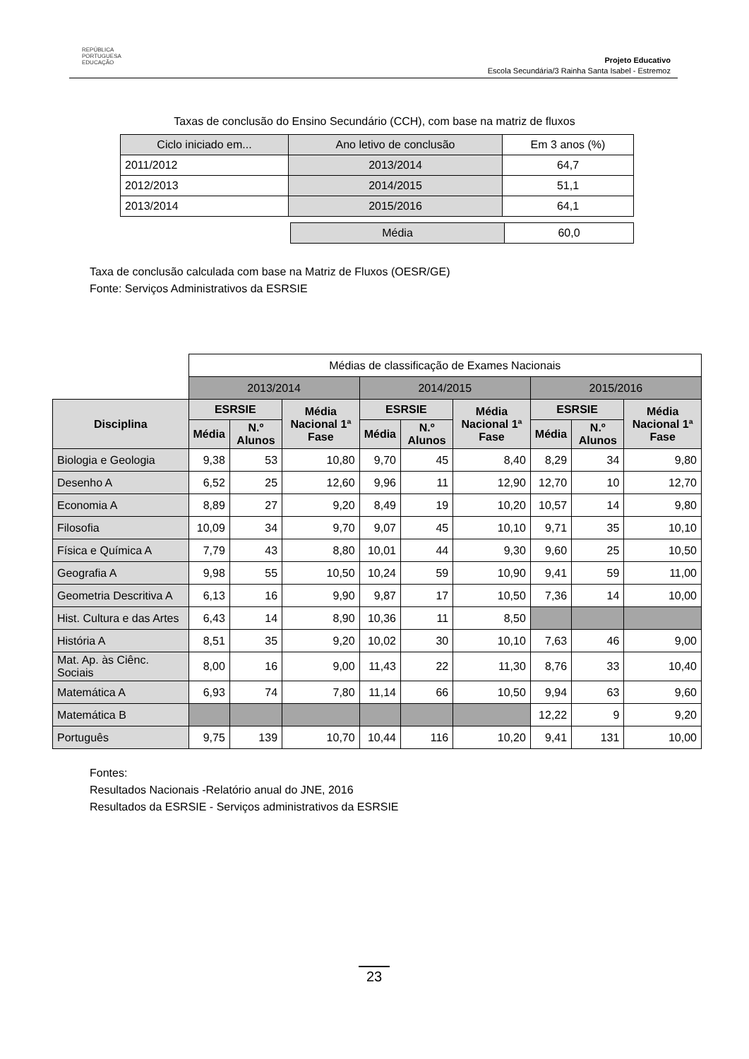REPÚBLICA
PORTUGUESA
EDUCAÇÃO
Projeto Educativo
Escola Secundária/3 Rainha Santa Isabel - Estremoz
Taxas de conclusão do Ensino Secundário (CCH), com base na matriz de fluxos
| Ciclo iniciado em... | Ano letivo de conclusão | Em 3 anos (%) |
| 2011/2012 | 2013/2014 | 64,7 |
| 2012/2013 | 2014/2015 | 51,1 |
| 2013/2014 | 2015/2016 | 64,1 |
| Média | 60,0 |
Taxa de conclusão calculada com base na Matriz de Fluxos (OESR/GE)
Fonte: Serviços Administrativos da ESRSIE
| | Médias de classificação de Exames Nacionais | | | | | | | | |
| | 2013/2014 | | | 2014/2015 | | | 2015/2016 | | |
| Disciplina | ESRSIE | | Média Nacional 1ª Fase | ESRSIE | | Média Nacional 1ª Fase | ESRSIE | | Média Nacional 1ª Fase |
| | Média | N.º Alunos | | Média | N.º Alunos | | Média | N.º Alunos | |
| Biologia e Geologia | 9,38 | 53 | 10,80 | 9,70 | 45 | 8,40 | 8,29 | 34 | 9,80 |
| Desenho A | 6,52 | 25 | 12,60 | 9,96 | 11 | 12,90 | 12,70 | 10 | 12,70 |
| Economia A | 8,89 | 27 | 9,20 | 8,49 | 19 | 10,20 | 10,57 | 14 | 9,80 |
| Filosofia | 10,09 | 34 | 9,70 | 9,07 | 45 | 10,10 | 9,71 | 35 | 10,10 |
| Física e Química A | 7,79 | 43 | 8,80 | 10,01 | 44 | 9,30 | 9,60 | 25 | 10,50 |
| Geografia A | 9,98 | 55 | 10,50 | 10,24 | 59 | 10,90 | 9,41 | 59 | 11,00 |
| Geometria Descritiva A | 6,13 | 16 | 9,90 | 9,87 | 17 | 10,50 | 7,36 | 14 | 10,00 |
| Hist. Cultura e das Artes | 6,43 | 14 | 8,90 | 10,36 | 11 | 8,50 | | | |
| História A | 8,51 | 35 | 9,20 | 10,02 | 30 | 10,10 | 7,63 | 46 | 9,00 |
| Mat. Ap. às Ciênc. Sociais | 8,00 | 16 | 9,00 | 11,43 | 22 | 11,30 | 8,76 | 33 | 10,40 |
| Matemática A | 6,93 | 74 | 7,80 | 11,14 | 66 | 10,50 | 9,94 | 63 | 9,60 |
| Matemática B | | | | | | | 12,22 | 9 | 9,20 |
| Português | 9,75 | 139 | 10,70 | 10,44 | 116 | 10,20 | 9,41 | 131 | 10,00 |
Fontes:
Resultados Nacionais -Relatório anual do JNE, 2016
Resultados da ESRSIE - Serviços administrativos da ESRSIE
23